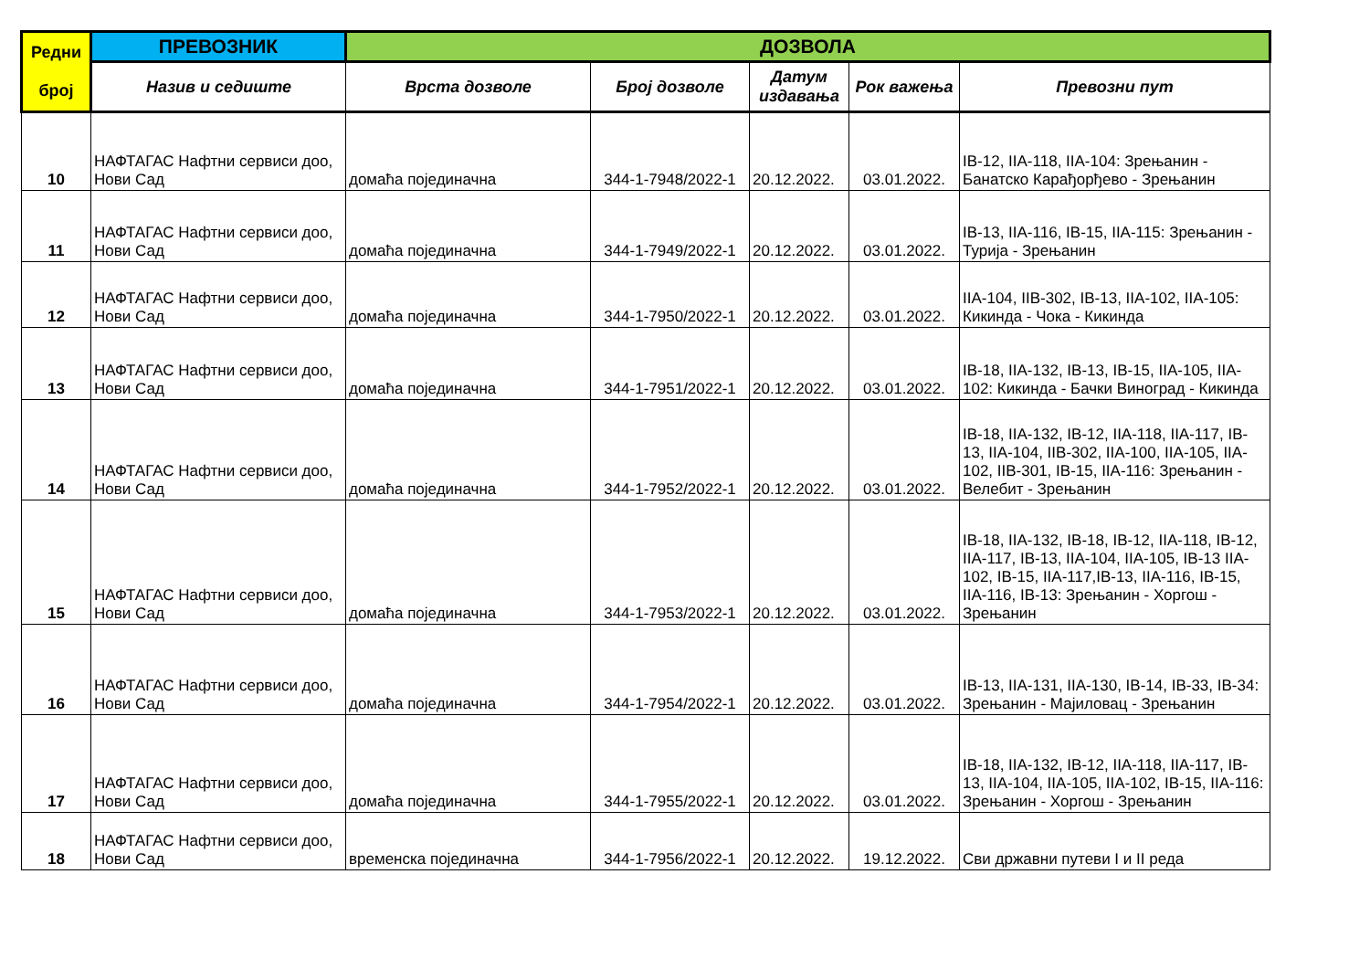| Редни број | ПРЕВОЗНИК | ДОЗВОЛА | | | | |
| --- | --- | --- | --- | --- | --- | --- |
| | Назив и седиште | Врста дозволе | Број дозволе | Датум издавања | Рок важења | Превозни пут |
| 10 | НАФТАГАС Нафтни сервиси доо, Нови Сад | домаћа појединачна | 344-1-7948/2022-1 | 20.12.2022. | 03.01.2022. | IB-12, IIA-118, IIA-104: Зрењанин - Банатско Карађорђево - Зрењанин |
| 11 | НАФТАГАС Нафтни сервиси доо, Нови Сад | домаћа појединачна | 344-1-7949/2022-1 | 20.12.2022. | 03.01.2022. | IB-13, IIA-116, IB-15, IIA-115: Зрењанин - Турија - Зрењанин |
| 12 | НАФТАГАС Нафтни сервиси доо, Нови Сад | домаћа појединачна | 344-1-7950/2022-1 | 20.12.2022. | 03.01.2022. | IIA-104, IIB-302, IB-13, IIA-102, IIA-105: Кикинда - Чока - Кикинда |
| 13 | НАФТАГАС Нафтни сервиси доо, Нови Сад | домаћа појединачна | 344-1-7951/2022-1 | 20.12.2022. | 03.01.2022. | IB-18, IIA-132, IB-13, IB-15, IIA-105, IIA-102: Кикинда - Бачки Виноград - Кикинда |
| 14 | НАФТАГАС Нафтни сервиси доо, Нови Сад | домаћа појединачна | 344-1-7952/2022-1 | 20.12.2022. | 03.01.2022. | IB-18, IIA-132, IB-12, IIA-118, IIA-117, IB-13, IIA-104, IIB-302, IIA-100, IIA-105, IIA-102, IIB-301, IB-15, IIA-116: Зрењанин - Велебит - Зрењанин |
| 15 | НАФТАГАС Нафтни сервиси доо, Нови Сад | домаћа појединачна | 344-1-7953/2022-1 | 20.12.2022. | 03.01.2022. | IB-18, IIA-132, IB-18, IB-12, IIA-118, IB-12, IIA-117, IB-13, IIA-104, IIA-105, IB-13 IIA-102, IB-15, IIA-117,IB-13, IIA-116, IB-15, IIA-116, IB-13: Зрењанин - Хоргош - Зрењанин |
| 16 | НАФТАГАС Нафтни сервиси доо, Нови Сад | домаћа појединачна | 344-1-7954/2022-1 | 20.12.2022. | 03.01.2022. | IB-13, IIA-131, IIA-130, IB-14, IB-33, IB-34: Зрењанин - Мајиловац - Зрењанин |
| 17 | НАФТАГАС Нафтни сервиси доо, Нови Сад | домаћа појединачна | 344-1-7955/2022-1 | 20.12.2022. | 03.01.2022. | IB-18, IIA-132, IB-12, IIA-118, IIA-117, IB-13, IIA-104, IIA-105, IIA-102, IB-15, IIA-116: Зрењанин - Хоргош - Зрењанин |
| 18 | НАФТАГАС Нафтни сервиси доо, Нови Сад | временска појединачна | 344-1-7956/2022-1 | 20.12.2022. | 19.12.2022. | Сви државни путеви I и II реда |